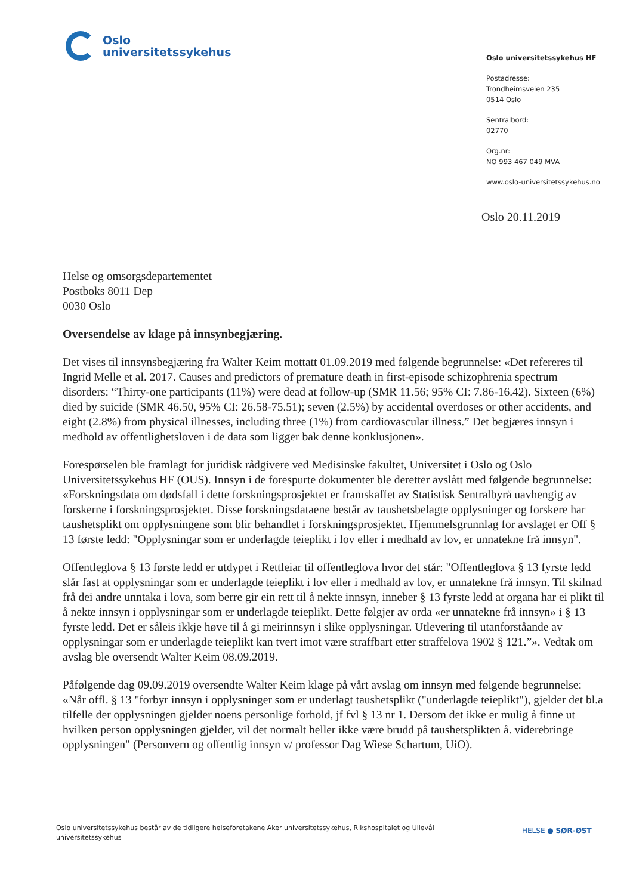Oslo
universitetssykehus
Oslo universitetssykehus HF
Postadresse:
Trondheimsveien 235
0514 Oslo
Sentralbord:
02770
Org.nr:
NO 993 467 049 MVA
www.oslo-universitetssykehus.no
Oslo 20.11.2019
Helse og omsorgsdepartementet
Postboks 8011 Dep
0030 Oslo
Oversendelse av klage på innsynbegjæring.
Det vises til innsynsbegjæring fra Walter Keim mottatt 01.09.2019 med følgende begrunnelse: «Det refereres til Ingrid Melle et al. 2017. Causes and predictors of premature death in first-episode schizophrenia spectrum disorders: “Thirty-one participants (11%) were dead at follow-up (SMR 11.56; 95% CI: 7.86-16.42). Sixteen (6%) died by suicide (SMR 46.50, 95% CI: 26.58-75.51); seven (2.5%) by accidental overdoses or other accidents, and eight (2.8%) from physical illnesses, including three (1%) from cardiovascular illness.” Det begjæres innsyn i medhold av offentlighetsloven i de data som ligger bak denne konklusjonen».
Forespørselen ble framlagt for juridisk rådgivere ved Medisinske fakultet, Universitet i Oslo og Oslo Universitetssykehus HF (OUS). Innsyn i de forespurte dokumenter ble deretter avslått med følgende begrunnelse: «Forskningsdata om dødsfall i dette forskningsprosjektet er framskaffet av Statistisk Sentralbyrå uavhengig av forskerne i forskningsprosjektet. Disse forskningsdataene består av taushetsbelagte opplysninger og forskere har taushetsplikt om opplysningene som blir behandlet i forskningsprosjektet. Hjemmelsgrunnlag for avslaget er Off § 13 første ledd: "Opplysningar som er underlagde teieplikt i lov eller i medhald av lov, er unnatekne frå innsyn".
Offentleglova § 13 første ledd er utdypet i Rettleiar til offentleglova hvor det står: "Offentleglova § 13 fyrste ledd slår fast at opplysningar som er underlagde teieplikt i lov eller i medhald av lov, er unnatekne frå innsyn. Til skilnad frå dei andre unntaka i lova, som berre gir ein rett til å nekte innsyn, inneber § 13 fyrste ledd at organa har ei plikt til å nekte innsyn i opplysningar som er underlagde teieplikt. Dette følgjer av orda «er unnatekne frå innsyn» i § 13 fyrste ledd. Det er såleis ikkje høve til å gi meirinnsyn i slike opplysningar. Utlevering til utanforståande av opplysningar som er underlagde teieplikt kan tvert imot være straffbart etter straffelova 1902 § 121.”». Vedtak om avslag ble oversendt Walter Keim 08.09.2019.
Påfølgende dag 09.09.2019 oversendte Walter Keim klage på vårt avslag om innsyn med følgende begrunnelse: «Når offl. § 13 "forbyr innsyn i opplysninger som er underlagt taushetsplikt ("underlagde teieplikt"), gjelder det bl.a tilfelle der opplysningen gjelder noens personlige forhold, jf fvl § 13 nr 1. Dersom det ikke er mulig å finne ut hvilken person opplysningen gjelder, vil det normalt heller ikke være brudd på taushetsplikten å. viderebringe opplysningen" (Personvern og offentlig innsyn v/ professor Dag Wiese Schartum, UiO).
Oslo universitetssykehus består av de tidligere helseforetakene Aker universitetssykehus, Rikshospitalet og Ullevål universitetssykehus
HELSE ● SØR-ØST